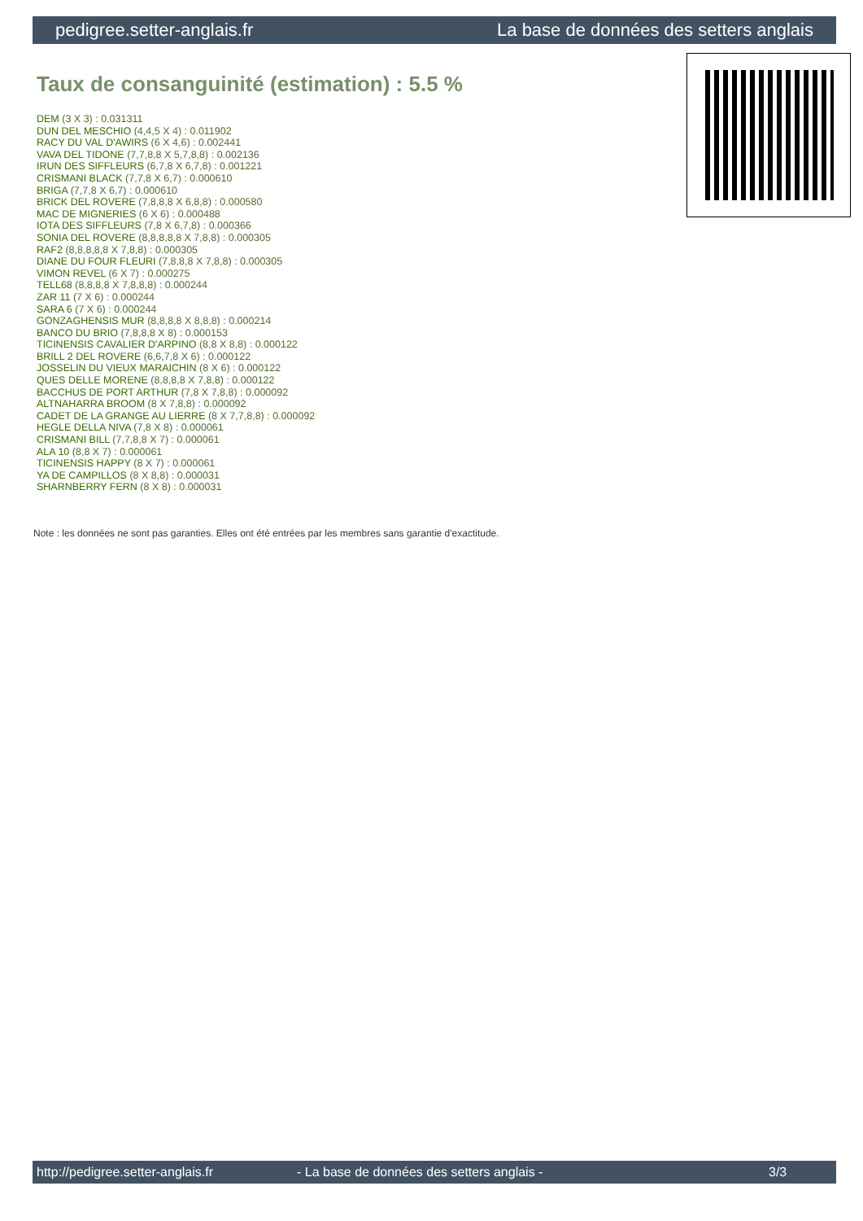pedigree.setter-anglais.fr La base de données des setters anglais
Taux de consanguinité (estimation) : 5.5 %
DEM (3 X 3) : 0.031311
DUN DEL MESCHIO (4,4,5 X 4) : 0.011902
RACY DU VAL D'AWIRS (6 X 4,6) : 0.002441
VAVA DEL TIDONE (7,7,8,8 X 5,7,8,8) : 0.002136
IRUN DES SIFFLEURS (6,7,8 X 6,7,8) : 0.001221
CRISMANI BLACK (7,7,8 X 6,7) : 0.000610
BRIGA (7,7,8 X 6,7) : 0.000610
BRICK DEL ROVERE (7,8,8,8 X 6,8,8) : 0.000580
MAC DE MIGNERIES (6 X 6) : 0.000488
IOTA DES SIFFLEURS (7,8 X 6,7,8) : 0.000366
SONIA DEL ROVERE (8,8,8,8,8 X 7,8,8) : 0.000305
RAF2 (8,8,8,8,8 X 7,8,8) : 0.000305
DIANE DU FOUR FLEURI (7,8,8,8 X 7,8,8) : 0.000305
VIMON REVEL (6 X 7) : 0.000275
TELL68 (8,8,8,8 X 7,8,8,8) : 0.000244
ZAR 11 (7 X 6) : 0.000244
SARA 6 (7 X 6) : 0.000244
GONZAGHENSIS MUR (8,8,8,8 X 8,8,8) : 0.000214
BANCO DU BRIO (7,8,8,8 X 8) : 0.000153
TICINENSIS CAVALIER D'ARPINO (8,8 X 8,8) : 0.000122
BRILL 2 DEL ROVERE (6,6,7,8 X 6) : 0.000122
JOSSELIN DU VIEUX MARAICHIN (8 X 6) : 0.000122
QUES DELLE MORENE (8,8,8,8 X 7,8,8) : 0.000122
BACCHUS DE PORT ARTHUR (7,8 X 7,8,8) : 0.000092
ALTNAHARRA BROOM (8 X 7,8,8) : 0.000092
CADET DE LA GRANGE AU LIERRE (8 X 7,7,8,8) : 0.000092
HEGLE DELLA NIVA (7,8 X 8) : 0.000061
CRISMANI BILL (7,7,8,8 X 7) : 0.000061
ALA 10 (8,8 X 7) : 0.000061
TICINENSIS HAPPY (8 X 7) : 0.000061
YA DE CAMPILLOS (8 X 8,8) : 0.000031
SHARNBERRY FERN (8 X 8) : 0.000031
Note : les données ne sont pas garanties. Elles ont été entrées par les membres sans garantie d'exactitude.
http://pedigree.setter-anglais.fr - La base de données des setters anglais - 3/3